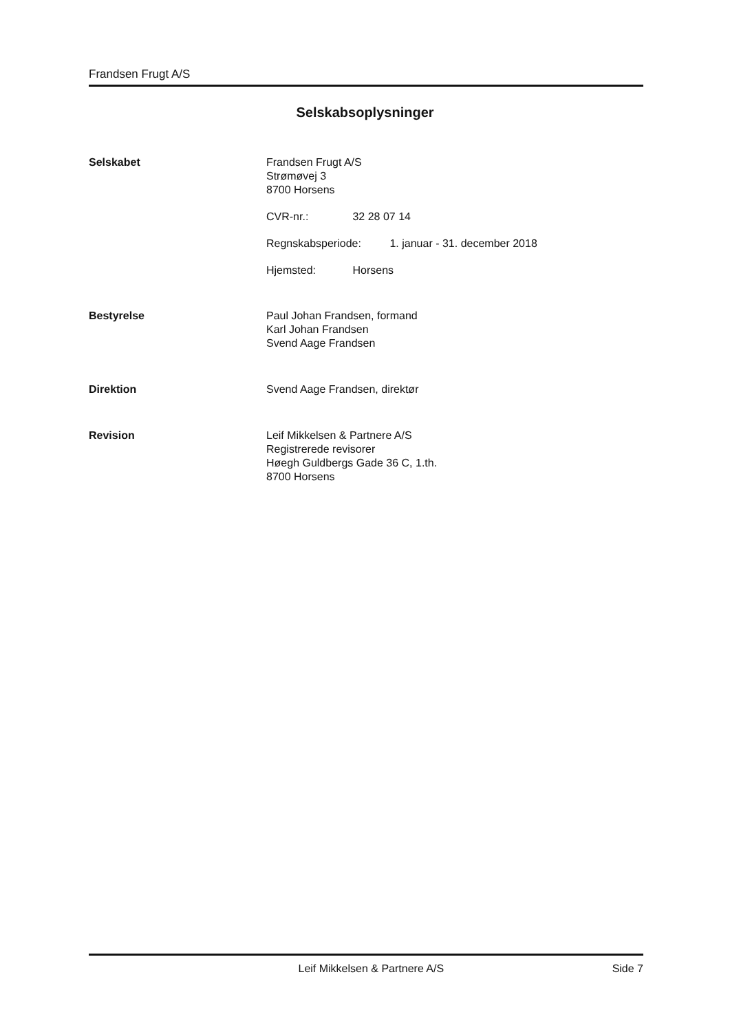Frandsen Frugt A/S
Selskabsoplysninger
Selskabet Frandsen Frugt A/S
Strømøvej 3
8700 Horsens
CVR-nr.: 32 28 07 14
Regnskabsperiode: 1. januar - 31. december 2018
Hjemsted: Horsens
Bestyrelse Paul Johan Frandsen, formand
Karl Johan Frandsen
Svend Aage Frandsen
Direktion Svend Aage Frandsen, direktør
Revision Leif Mikkelsen & Partnere A/S
Registrerede revisorer
Høegh Guldbergs Gade 36 C, 1.th.
8700 Horsens
Leif Mikkelsen & Partnere A/S Side 7